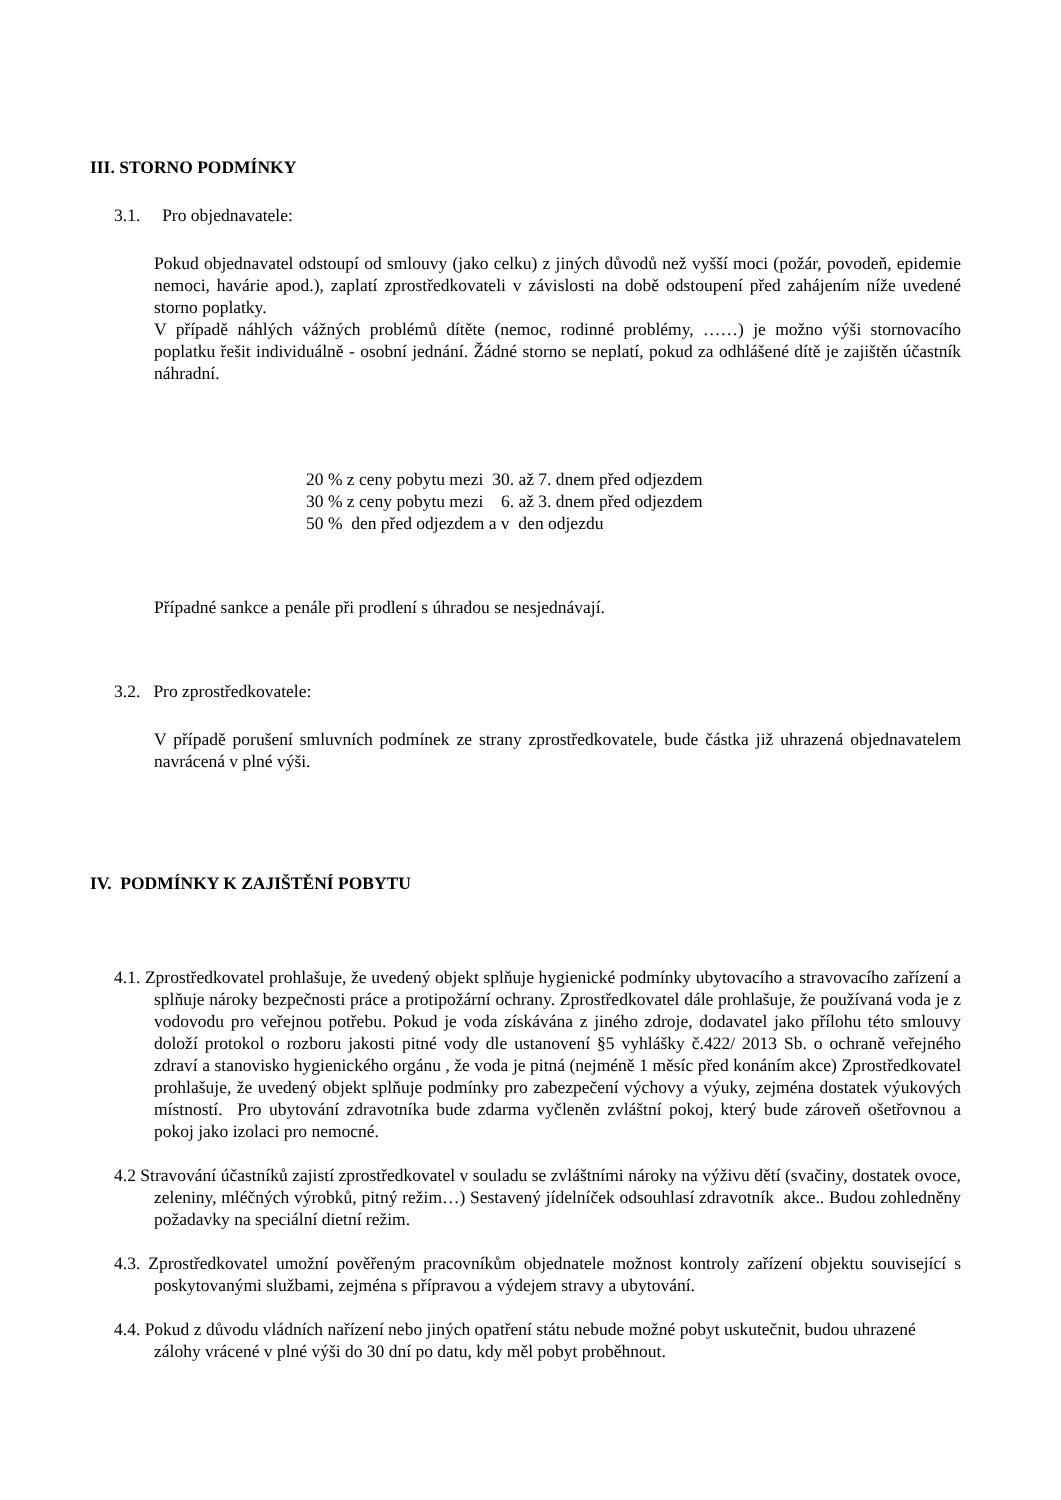III. STORNO PODMÍNKY
3.1. Pro objednavatele:
Pokud objednavatel odstoupí od smlouvy (jako celku) z jiných důvodů než vyšší moci (požár, povodeň, epidemie nemoci, havárie apod.), zaplatí zprostředkovateli v závislosti na době odstoupení před zahájením níže uvedené storno poplatky.
V případě náhlých vážných problémů dítěte (nemoc, rodinné problémy, ……) je možno výši stornovacího poplatku řešit individuálně - osobní jednání. Žádné storno se neplatí, pokud za odhlášené dítě je zajištěn účastník náhradní.
20 % z ceny pobytu mezi 30. až 7. dnem před odjezdem
30 % z ceny pobytu mezi 6. až 3. dnem před odjezdem
50 % den před odjezdem a v den odjezdu
Případné sankce a penále při prodlení s úhradou se nesjednávají.
3.2. Pro zprostředkovatele:
V případě porušení smluvních podmínek ze strany zprostředkovatele, bude částka již uhrazená objednavatelem navrácená v plné výši.
IV. PODMÍNKY K ZAJIŠTĚNÍ POBYTU
4.1. Zprostředkovatel prohlašuje, že uvedený objekt splňuje hygienické podmínky ubytovacího a stravovacího zařízení a splňuje nároky bezpečnosti práce a protipožární ochrany. Zprostředkovatel dále prohlašuje, že používaná voda je z vodovodu pro veřejnou potřebu. Pokud je voda získávána z jiného zdroje, dodavatel jako přílohu této smlouvy doloží protokol o rozboru jakosti pitné vody dle ustanovení §5 vyhlášky č.422/ 2013 Sb. o ochraně veřejného zdraví a stanovisko hygienického orgánu , že voda je pitná (nejméně 1 měsíc před konáním akce) Zprostředkovatel prohlašuje, že uvedený objekt splňuje podmínky pro zabezpečení výchovy a výuky, zejména dostatek výukových místností. Pro ubytování zdravotníka bude zdarma vyčleněn zvláštní pokoj, který bude zároveň ošetřovnou a pokoj jako izolaci pro nemocné.
4.2 Stravování účastníků zajistí zprostředkovatel v souladu se zvláštními nároky na výživu dětí (svačiny, dostatek ovoce, zeleniny, mléčných výrobků, pitný režim…) Sestavený jídelníček odsouhlasí zdravotník akce.. Budou zohledněny požadavky na speciální dietní režim.
4.3. Zprostředkovatel umožní pověřeným pracovníkům objednatele možnost kontroly zařízení objektu související s poskytovanými službami, zejména s přípravou a výdejem stravy a ubytování.
4.4. Pokud z důvodu vládních nařízení nebo jiných opatření státu nebude možné pobyt uskutečnit, budou uhrazené zálohy vrácené v plné výši do 30 dní po datu, kdy měl pobyt proběhnout.